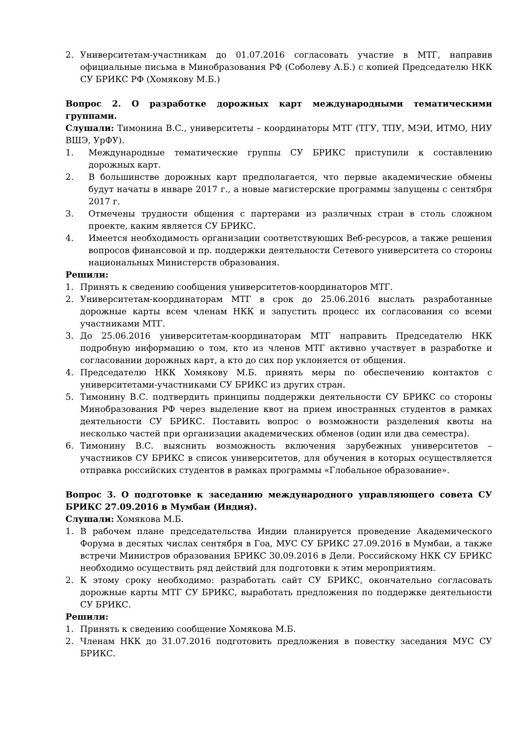2. Университетам-участникам до 01.07.2016 согласовать участие в МТГ, направив официальные письма в Минобразования РФ (Соболеву А.Б.) с копией Председателю НКК СУ БРИКС РФ (Хомякову М.Б.)
Вопрос 2. О разработке дорожных карт международными тематическими группами.
Слушали: Тимонина В.С., университеты – координаторы МТГ (ТГУ, ТПУ, МЭИ, ИТМО, НИУ ВШЭ, УрФУ).
1. Международные тематические группы СУ БРИКС приступили к составлению дорожных карт.
2. В большинстве дорожных карт предполагается, что первые академические обмены будут начаты в январе 2017 г., а новые магистерские программы запущены с сентября 2017 г.
3. Отмечены трудности общения с партерами из различных стран в столь сложном проекте, каким является СУ БРИКС.
4. Имеется необходимость организации соответствующих Веб-ресурсов, а также решения вопросов финансовой и пр. поддержки деятельности Сетевого университета со стороны национальных Министерств образования.
Решили:
1. Принять к сведению сообщения университетов-координаторов МТГ.
2. Университетам-координаторам МТГ в срок до 25.06.2016 выслать разработанные дорожные карты всем членам НКК и запустить процесс их согласования со всеми участниками МТГ.
3. До 25.06.2016 университетам-координаторам МТГ направить Председателю НКК подробную информацию о том, кто из членов МТГ активно участвует в разработке и согласовании дорожных карт, а кто до сих пор уклоняется от общения.
4. Председателю НКК Хомякову М.Б. принять меры по обеспечению контактов с университетами-участниками СУ БРИКС из других стран.
5. Тимонину В.С. подтвердить принципы поддержки деятельности СУ БРИКС со стороны Минобразования РФ через выделение квот на прием иностранных студентов в рамках деятельности СУ БРИКС. Поставить вопрос о возможности разделения квоты на несколько частей при организации академических обменов (один или два семестра).
6. Тимонину В.С. выяснить возможность включения зарубежных университетов – участников СУ БРИКС в список университетов, для обучения в которых осуществляется отправка российских студентов в рамках программы «Глобальное образование».
Вопрос 3. О подготовке к заседанию международного управляющего совета СУ БРИКС 27.09.2016 в Мумбаи (Индия).
Слушали: Хомякова М.Б.
1. В рабочем плане председательства Индии планируется проведение Академического Форума в десятых числах сентября в Гоа, МУС СУ БРИКС 27.09.2016 в Мумбаи, а также встречи Министров образования БРИКС 30.09.2016 в Дели. Российскому НКК СУ БРИКС необходимо осуществить ряд действий для подготовки к этим мероприятиям.
2. К этому сроку необходимо: разработать сайт СУ БРИКС, окончательно согласовать дорожные карты МТГ СУ БРИКС, выработать предложения по поддержке деятельности СУ БРИКС.
Решили:
1. Принять к сведению сообщение Хомякова М.Б.
2. Членам НКК до 31.07.2016 подготовить предложения в повестку заседания МУС СУ БРИКС.